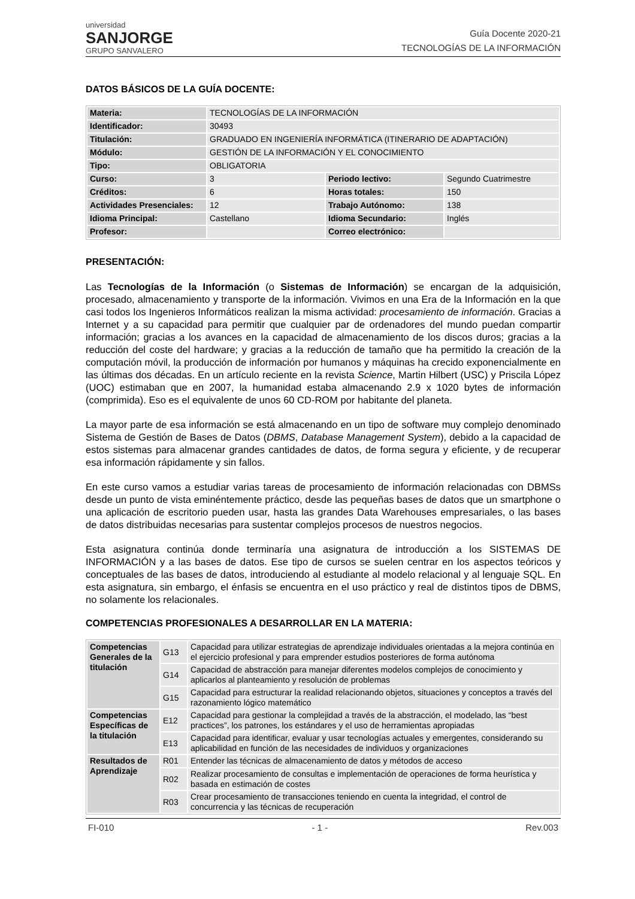universidad
SANJORGE
GRUPO SANVALERO
Guía Docente 2020-21
TECNOLOGÍAS DE LA INFORMACIÓN
DATOS BÁSICOS DE LA GUÍA DOCENTE:
| Materia: | TECNOLOGÍAS DE LA INFORMACIÓN | | |
| Identificador: | 30493 | | |
| Titulación: | GRADUADO EN INGENIERÍA INFORMÁTICA (ITINERARIO DE ADAPTACIÓN) | | |
| Módulo: | GESTIÓN DE LA INFORMACIÓN Y EL CONOCIMIENTO | | |
| Tipo: | OBLIGATORIA | | |
| Curso: | 3 | Periodo lectivo: | Segundo Cuatrimestre |
| Créditos: | 6 | Horas totales: | 150 |
| Actividades Presenciales: | 12 | Trabajo Autónomo: | 138 |
| Idioma Principal: | Castellano | Idioma Secundario: | Inglés |
| Profesor: | | Correo electrónico: | |
PRESENTACIÓN:
Las Tecnologías de la Información (o Sistemas de Información) se encargan de la adquisición, procesado, almacenamiento y transporte de la información. Vivimos en una Era de la Información en la que casi todos los Ingenieros Informáticos realizan la misma actividad: procesamiento de información. Gracias a Internet y a su capacidad para permitir que cualquier par de ordenadores del mundo puedan compartir información; gracias a los avances en la capacidad de almacenamiento de los discos duros; gracias a la reducción del coste del hardware; y gracias a la reducción de tamaño que ha permitido la creación de la computación móvil, la producción de información por humanos y máquinas ha crecido exponencialmente en las últimas dos décadas. En un artículo reciente en la revista Science, Martin Hilbert (USC) y Priscila López (UOC) estimaban que en 2007, la humanidad estaba almacenando 2.9 x 1020 bytes de información (comprimida). Eso es el equivalente de unos 60 CD-ROM por habitante del planeta.
La mayor parte de esa información se está almacenando en un tipo de software muy complejo denominado Sistema de Gestión de Bases de Datos (DBMS, Database Management System), debido a la capacidad de estos sistemas para almacenar grandes cantidades de datos, de forma segura y eficiente, y de recuperar esa información rápidamente y sin fallos.
En este curso vamos a estudiar varias tareas de procesamiento de información relacionadas con DBMSs desde un punto de vista eminéntemente práctico, desde las pequeñas bases de datos que un smartphone o una aplicación de escritorio pueden usar, hasta las grandes Data Warehouses empresariales, o las bases de datos distribuidas necesarias para sustentar complejos procesos de nuestros negocios.
Esta asignatura continúa donde terminaría una asignatura de introducción a los SISTEMAS DE INFORMACIÓN y a las bases de datos. Ese tipo de cursos se suelen centrar en los aspectos teóricos y conceptuales de las bases de datos, introduciendo al estudiante al modelo relacional y al lenguaje SQL. En esta asignatura, sin embargo, el énfasis se encuentra en el uso práctico y real de distintos tipos de DBMS, no solamente los relacionales.
COMPETENCIAS PROFESIONALES A DESARROLLAR EN LA MATERIA:
| Competencias Generales de la titulación | G13 | Capacidad para utilizar estrategias de aprendizaje individuales orientadas a la mejora continúa en el ejercicio profesional y para emprender estudios posteriores de forma autónoma |
| | G14 | Capacidad de abstracción para manejar diferentes modelos complejos de conocimiento y aplicarlos al planteamiento y resolución de problemas |
| | G15 | Capacidad para estructurar la realidad relacionando objetos, situaciones y conceptos a través del razonamiento lógico matemático |
| Competencias Específicas de la titulación | E12 | Capacidad para gestionar la complejidad a través de la abstracción, el modelado, las “best practices”, los patrones, los estándares y el uso de herramientas apropiadas |
| | E13 | Capacidad para identificar, evaluar y usar tecnologías actuales y emergentes, considerando su aplicabilidad en función de las necesidades de individuos y organizaciones |
| Resultados de Aprendizaje | R01 | Entender las técnicas de almacenamiento de datos y métodos de acceso |
| | R02 | Realizar procesamiento de consultas e implementación de operaciones de forma heurística y basada en estimación de costes |
| | R03 | Crear procesamiento de transacciones teniendo en cuenta la integridad, el control de concurrencia y las técnicas de recuperación |
FI-010 - 1 - Rev.003